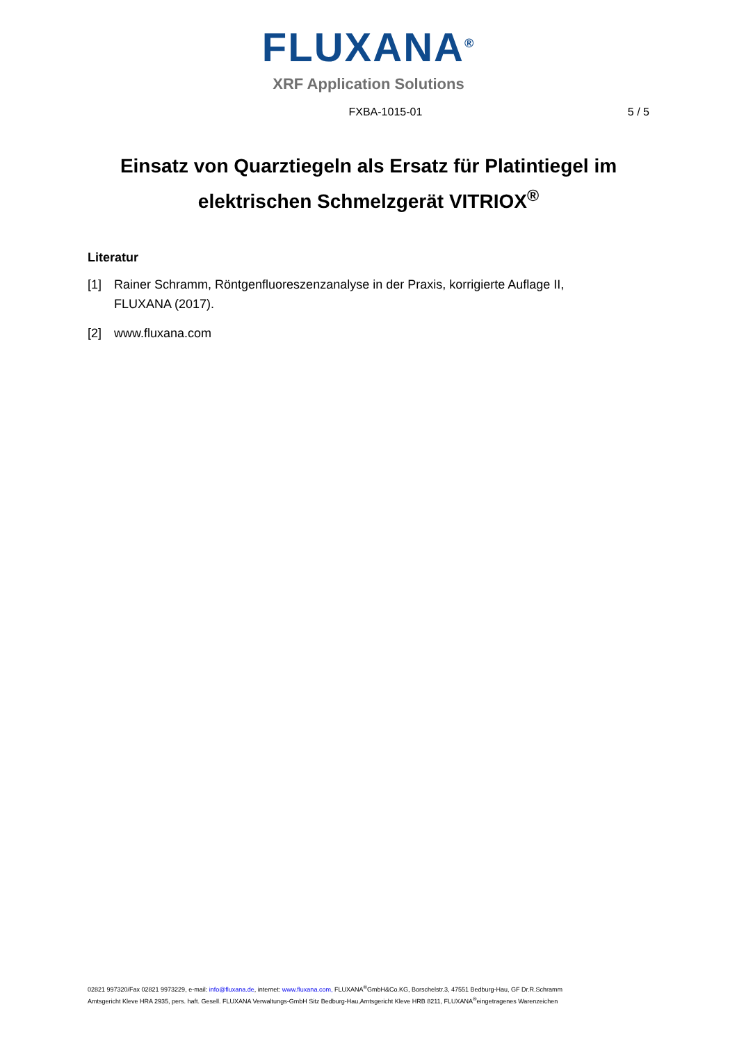FLUXANA<sup>®</sup>
XRF Application Solutions
FXBA-1015-01 5 / 5
Einsatz von Quarztiegeln als Ersatz für Platintiegel im elektrischen Schmelzgerät VITRIOX<sup>®</sup>
Literatur
[1] Rainer Schramm, Röntgenfluoreszenzanalyse in der Praxis, korrigierte Auflage II, FLUXANA (2017).
[2] www.fluxana.com
02821 997320/Fax 02821 9973229, e-mail: info@fluxana.de, internet: www.fluxana.com, FLUXANA<sup>®</sup>GmbH&Co.KG, Borschelstr.3, 47551 Bedburg-Hau, GF Dr.R.Schramm
Amtsgericht Kleve HRA 2935, pers. haft. Gesell. FLUXANA Verwaltungs-GmbH Sitz Bedburg-Hau,Amtsgericht Kleve HRB 8211, FLUXANA<sup>®</sup>eingetragenes Warenzeichen